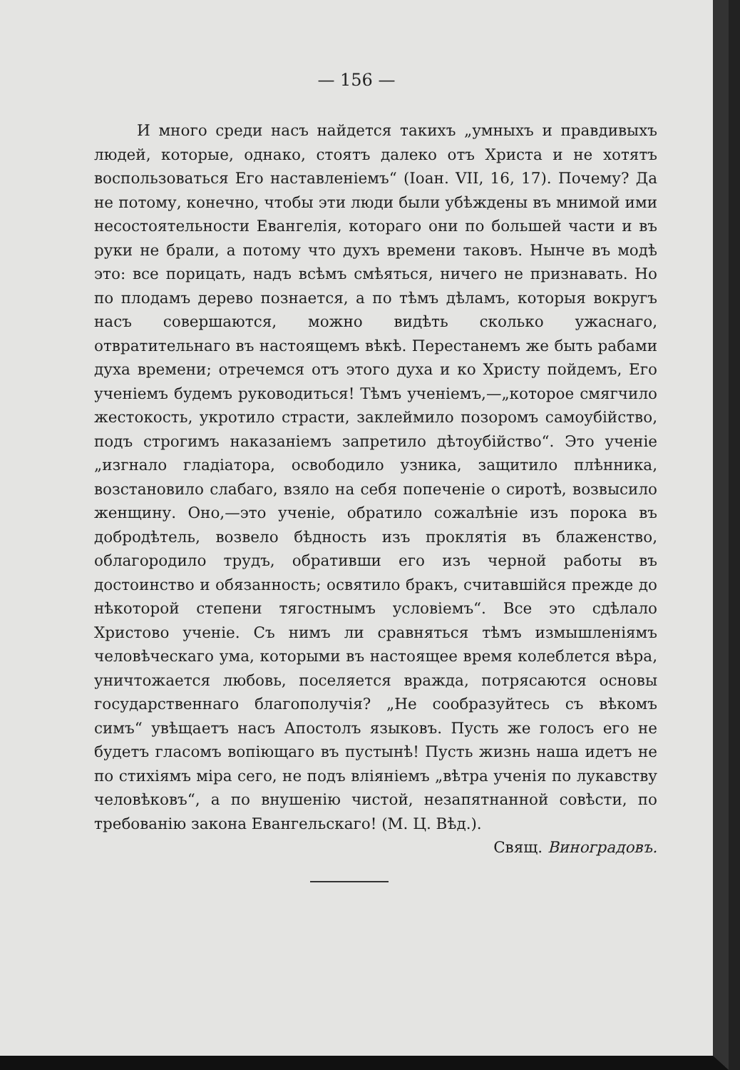— 156 —
И много среди насъ найдется такихъ „умныхъ и правдивыхъ людей, которые, однако, стоятъ далеко отъ Христа и не хотятъ воспользоваться Его наставленіемъ“ (Іоан. VII, 16, 17). Почему? Да не потому, конечно, чтобы эти люди были убѣждены въ мнимой ими несостоятельности Евангелія, котораго они по большей части и въ руки не брали, а потому что духъ времени таковъ. Нынче въ модѣ это: все порицать, надъ всѣмъ смѣяться, ничего не признавать. Но по плодамъ дерево познается, а по тѣмъ дѣламъ, которыя вокругъ насъ совершаются, можно видѣть сколько ужаснаго, отвратительнаго въ настоящемъ вѣкѣ. Перестанемъ же быть рабами духа времени; отречемся отъ этого духа и ко Христу пойдемъ, Его ученіемъ будемъ руководиться! Тѣмъ ученіемъ,—„которое смягчило жестокость, укротило страсти, заклеймило позоромъ самоубійство, подъ строгимъ наказаніемъ запретило дѣтоубійство“. Это ученіе „изгнало гладіатора, освободило узника, защитило плѣнника, возстановило слабаго, взяло на себя попеченіе о сиротѣ, возвысило женщину. Оно,—это ученіе, обратило сожалѣніе изъ порока въ добродѣтель, возвело бѣдность изъ проклятія въ блаженство, облагородило трудъ, обративши его изъ черной работы въ достоинство и обязанность; освятило бракъ, считавшійся прежде до нѣкоторой степени тягостнымъ условіемъ“. Все это сдѣлало Христово ученіе. Съ нимъ ли сравняться тѣмъ измышленіямъ человѣческаго ума, которыми въ настоящее время колеблется вѣра, уничтожается любовь, поселяется вражда, потрясаются основы государственнаго благополучія? „Не сообразуйтесь съ вѣкомъ симъ“ увѣщаетъ насъ Апостолъ языковъ. Пусть же голосъ его не будетъ гласомъ вопіющаго въ пустынѣ! Пусть жизнь наша идетъ не по стихіямъ міра сего, не подъ вліяніемъ „вѣтра ученія по лукавству человѣковъ“, а по внушенію чистой, незапятнанной совѣсти, по требованію закона Евангельскаго! (М. Ц. Вѣд.).
Свящ. Виноградовъ.